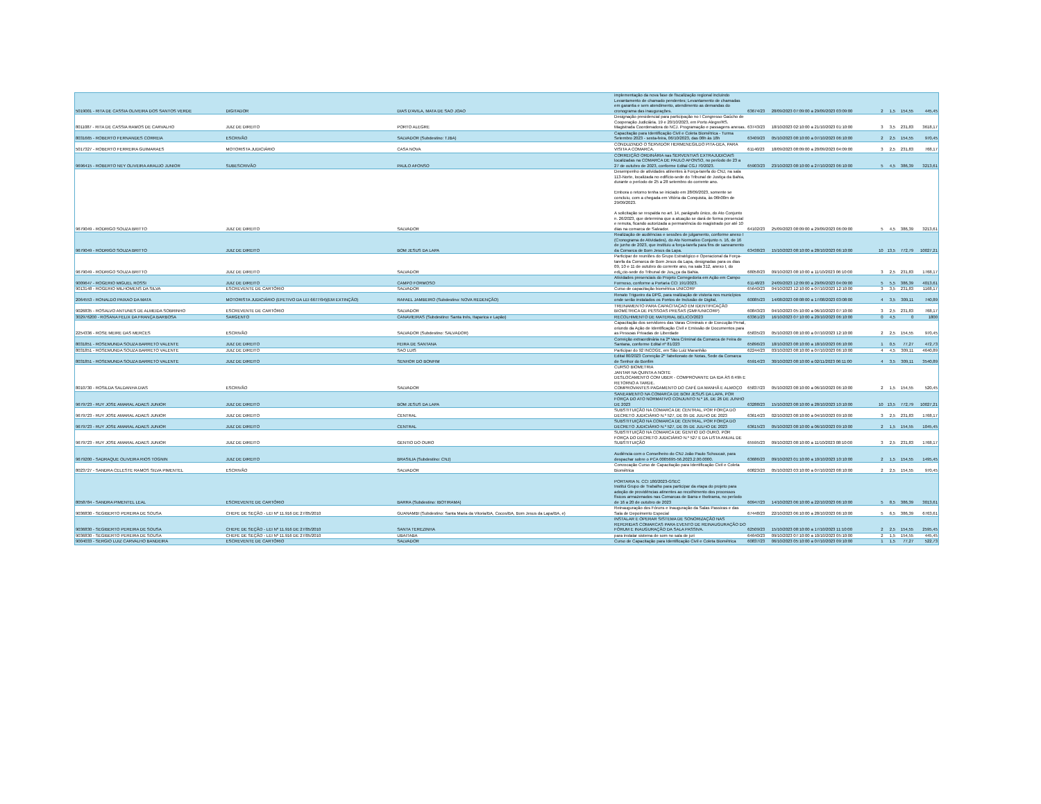| 5019001 - RITA DE CASSIA OLIVEIRA DOS SANTOS VERDE | DIGITADOR | DIAS D'AVILA, MATA DE SAO JOAO | implementação da nova fase de fiscalização regional incluindo Levantamento de chamado pendentes; Levantamento de chamadas em garantia e sem atendimento, atendimento as demandas do cronograma das inaugurações. | 63674/23 | 28/09/2023 07:09:00 a 29/09/2023 03:09:00 | 2 | 1,5 | 154,55 | 445,45 |
| 8011087 - RITA DE CASSIA RAMOS DE CARVALHO | JUIZ DE DIREITO | PORTO ALEGRE | Designação presidencial para participação no I Congresso Gaúcho de Cooperação Judiciária. 19 e 20/10/2023, em Porto Alegre/RS. Magistrada Coordenadora do NCJ. Programação e passagens anexas. | 63743/23 | 18/10/2023 02:10:00 a 21/10/2023 01:10:00 | 3 | 3,5 | 231,83 | 3618,17 |
| 8031665 - ROBERTO FERNANDES CORREIA | ESCRIVÃO | SALVADOR (Subdestino: TJBA) | Capacitação para Identificação Civil e Coleta Biométrica - Turma Setembro 2023 - sexta-feira, 06/10/2023, das 08h às 18h | 63409/23 | 05/10/2023 08:10:00 a 07/10/2023 06:10:00 | 2 | 2,5 | 154,55 | 970,45 |
| 5017327 - ROBERTO FERREIRA GUIMARAES | MOTORISTA JUDICIÁRIO | CASA NOVA | CONDUZINDO O SERVIDOR HERMENEGILDO PITA-DEA, PARA VISITA A COMARCA. | 61140/23 | 18/09/2023 08:09:00 a 20/09/2023 04:09:00 | 3 | 2,5 | 231,83 | 768,17 |
| 9696415 - ROBERTO NEY OLIVEIRA ARAUJO JUNIOR | SUBESCRIVÃO | PAULO AFONSO | CORREIÇÃO ORDINÁRIA nas SERVENTIAS EXTRAJUDICIAIS localizadas na COMARCA DE PAULO AFONSO, no período de 23 a 27 de outubro de 2023, conforme Edital CGJ 70/2023. | 65903/23 | 23/10/2023 08:10:00 a 27/10/2023 06:10:00 | 5 | 4,5 | 386,39 | 3213,61 |
| 9679049 - RODRIGO SOUZA BRITTO | JUIZ DE DIREITO | SALVADOR | Desempenho de atividades atinentes à Força-tarefa do CNJ, na sala 113-Norte, localizada no edifício-sede do Tribunal de Justiça da Bahia, durante o período de 25 a 28 setembro do corrente ano. Embora o retorno tenha se iniciado em 28/09/2023, somente se concluiu, com a chegada em Vitória da Conquista, às 06h00m de 29/09/2023. A solicitação se respalda no art. 14, parágrafo único, do Ato Conjunto n. 26/2023, que determina que a atuação se dará de forma presencial e remota, ficando autorizada a permanência do magistrado por até 10 dias na comarca de Salvador. | 64102/23 | 25/09/2023 08:09:00 a 29/09/2023 06:09:00 | 5 | 4,5 | 386,39 | 3213,61 |
| 9679049 - RODRIGO SOUZA BRITTO | JUIZ DE DIREITO | BOM JESUS DA LAPA | Realização de audiências e sessões de julgamento, conforme anexo I (Cronograma de Atividades), do Ato Normativo Conjunto n. 16, de 16 de junho de 2023, que instituiu a força-tarefa para fins de saneamento da Comarca de Bom Jesus da Lapa. | 63438/23 | 15/10/2023 08:10:00 a 28/10/2023 06:10:00 | 10 | 13,5 | 772,79 | 10027,21 |
| 9679049 - RODRIGO SOUZA BRITTO | JUIZ DE DIREITO | SALVADOR | Participar de reuniões do Grupo Estratégico e Operacional da Força-tarefa da Comarca de Bom Jesus da Lapa, designadas para os dias 09, 10 e 11 de outubro do corrente ano, na sala 312, anexo I, do edi¿cio-sede do Tribunal de Jus¿ça da Bahia. | 68058/23 | 09/10/2023 08:10:00 a 11/10/2023 06:10:00 | 3 | 2,5 | 231,83 | 1768,17 |
| 9009647 - ROGERIO MIGUEL ROSSI | JUIZ DE DIREITO | CAMPO FORMOSO | Atividades presenciais do Projeto Corregedoria em Ação em Campo Formoso, conforme a Portaria CCI 191/2023. | 61148/23 | 24/09/2023 12:09:00 a 29/09/2023 04:09:00 | 5 | 5,5 | 386,39 | 4013,61 |
| 9013148 - ROGERIO MILHOMENS DA SILVA | ESCREVENTE DE CARTÓRIO | SALVADOR | Curso de capacitação biométrica UNICORP | 65640/23 | 04/10/2023 12:10:00 a 07/10/2023 12:10:00 | 3 | 3,5 | 231,83 | 1168,17 |
| 2064553 - RONALDO PAIXAO DA MATA | MOTORISTA JUDICIÁRIO (EFETIVO DA LEI 6677/94)(EM EXTINÇÃO) | RAFAEL JAMBEIRO (Subdestino: NOVA REDENÇÃO) | Renato Trigueiro da DPG, para realização de vistoria nos municípios onde serão instalados os Pontos de Inclusão de Digital, | 60085/23 | 14/08/2023 08:08:00 a 17/08/2023 03:08:00 | 4 | 3,5 | 309,11 | 740,89 |
| 9026835 - ROSALVO ANTUNES DE ALMEIDA SOBRINHO | ESCREVENTE DE CARTÓRIO | SALVADOR | TREINAMENTO PARA CAPACITAÇAO EM IDENTIFICAÇÃO BIOMÉTRICA DE PESSOAS PRESAS (GMF/UNICORP) | 60843/23 | 04/10/2023 05:10:00 a 06/10/2023 07:10:00 | 3 | 2,5 | 231,83 | 768,17 |
| 302976200 - ROSANA FELIX DA FRANÇA BARBOSA | SARGENTO | CANAVIEIRAS (Subdestino: Santa Inês, Itaparica e Lapão) | RECOLHIMENTO DE MATERIAL BÉLICO/2023 | 63361/23 | 16/10/2023 07:10:00 a 20/10/2023 06:10:00 | 0 | 4,5 | 0 | 1800 |
| 2254336 - ROSE MEIRE DAS MERCES | ESCRIVÃO | SALVADOR (Subdestino: SALVADOR) | Capacitação dos servidores das Varas Criminais e de Execução Penal, oriundo da Ação de Identificação Civil e Emissão de Documentos para as Pessoas Privadas de Liberdade | 65835/23 | 05/10/2023 08:10:00 a 07/10/2023 12:10:00 | 2 | 2,5 | 154,55 | 970,45 |
| 8031851 - ROSEMUNDA SOUZA BARRETO VALENTE | JUIZ DE DIREITO | FEIRA DE SANTANA | Correição extraordinária na 2ª Vara Criminal da Comarca de Feira de Santana, conforme Edital nº 81/223 | 65896/23 | 18/10/2023 08:10:00 a 18/10/2023 06:10:00 | 1 | 0,5 | 77,27 | 472,73 |
| 8031851 - ROSEMUNDA SOUZA BARRETO VALENTE | JUIZ DE DIREITO | SAO LUIS | Participar do 92 INCOGE, em São Luiz Maranhão | 62244/23 | 03/10/2023 08:10:00 a 07/10/2023 06:10:00 | 4 | 4,5 | 309,11 | 4640,89 |
| 8031851 - ROSEMUNDA SOUZA BARRETO VALENTE | JUIZ DE DIREITO | SENHOR DO BONFIM | Edital 80/2023 Correição 2º Tabelionato de Notas, Sede da Comarca de Senhor do Bonfim | 65914/23 | 30/10/2023 08:10:00 a 02/11/2023 06:11:00 | 4 | 3,5 | 309,11 | 3540,89 |
| 8010730 - ROSILDA SALDANHA DIAS | ESCRIVÃO | SALVADOR | CURSO BIOMETRIA JANTAR NA QUINTA A NOITE DESLOCAMENTO COM UBER - COMPROVANTE DA IDA ÀS 6:49h E RETORNO A TARDE. COMPROVANTES PAGAMENTO DO CAFÉ DA MANHÃ E ALMOÇO | 65837/23 | 05/10/2023 08:10:00 a 06/10/2023 06:10:00 | 2 | 1,5 | 154,55 | 520,45 |
| 9679723 - RUY JOSE AMARAL ADAES JUNIOR | JUIZ DE DIREITO | BOM JESUS DA LAPA | SANEAMENTO NA COMARCA DE BOM JESUS DA LAPA, POR FORÇA DO ATO NORMATIVO CONJUNTO N.º 16, DE 26 DE JUNHO DE 2023 | 63288/23 | 15/10/2023 08:10:00 a 28/10/2023 10:10:00 | 10 | 13,5 | 772,79 | 10027,21 |
| 9679723 - RUY JOSE AMARAL ADAES JUNIOR | JUIZ DE DIREITO | CENTRAL | SUBSTITUIÇÃO NA COMARCA DE CENTRAL, POR FORÇA DO DECRETO JUDICIÁRIO N.º 527, DE 05 DE JULHO DE 2023 | 63614/23 | 02/10/2023 08:10:00 a 04/10/2023 09:10:00 | 3 | 2,5 | 231,83 | 1768,17 |
| 9679723 - RUY JOSE AMARAL ADAES JUNIOR | JUIZ DE DIREITO | CENTRAL | SUBSTITUIÇÃO NA COMARCA DE CENTRAL, POR FORÇA DO DECRETO JUDICIÁRIO N.º 527, DE 05 DE JULHO DE 2023 | 63615/23 | 05/10/2023 08:10:00 a 06/10/2023 09:10:00 | 2 | 1,5 | 154,55 | 1045,45 |
| 9679723 - RUY JOSE AMARAL ADAES JUNIOR | JUIZ DE DIREITO | GENTIO DO OURO | SUBSTITUIÇÃO NA COMARCA DE GENTIO DO OURO, POR FORÇA DO DECRETO JUDICIÁRIO N.º 527 E DA LISTA ANUAL DE SUBSTITUIÇÃO | 65595/23 | 09/10/2023 08:10:00 a 11/10/2023 08:10:00 | 3 | 2,5 | 231,83 | 1768,17 |
| 9679200 - SADRAQUE OLIVEIRA RIOS TOGNIN | JUIZ DE DIREITO | BRASILIA (Subdestino: CNJ) | Audiência com o Conselheiro do CNJ João Paulo Schoucair, para despachar sobre o PCA 0005695-56.2023.2.00.0000. | 63686/23 | 09/10/2023 01:10:00 a 10/10/2023 10:10:00 | 2 | 1,5 | 154,55 | 1495,45 |
| 8023727 - SANDRA CELESTE RAMOS SILVA PIMENTEL | ESCRIVÃO | SALVADOR | Convocação Curso de Capacitação para Identificação Civil e Coleta Biométrica | 60823/23 | 05/10/2023 03:10:00 a 07/10/2023 08:10:00 | 2 | 2,5 | 154,55 | 970,45 |
| 8058784 - SANDRA PIMENTEL LEAL | ESCREVENTE DE CARTÓRIO | BARRA (Subdestino: IBOTIRAMA) | PORTARIA N. CCI 180/2023-GSEC Institui Grupo de Trabalho para participar da etapa do projeto para adoção de providências atinentes ao recolhimento dos processos físicos armazenados nas Comarcas de Barra e Ibotirama, no período de 16 a 20 de outubro de 2023 | 60947/23 | 14/10/2023 06:10:00 a 22/10/2023 06:10:00 | 5 | 8,5 | 386,39 | 3013,61 |
| 9036830 - SEGIBERTO PEREIRA DE SOUSA | CHEFE DE SEÇÃO - LEI Nº 11.916 DE 27/05/2010 | GUANAMBI (Subdestino: Santa Maria da Vitoria/BA, Cocos/BA, Bom Jesus da Lapa/BA, e) | Reinauguração dos Fóruns e Inauguração da Salas Passivas e das Sala de Depoimento Especial | 67448/23 | 22/10/2023 06:10:00 a 28/10/2023 06:10:00 | 5 | 6,5 | 386,39 | 6763,61 |
| 9036830 - SEGIBERTO PEREIRA DE SOUSA | CHEFE DE SEÇÃO - LEI Nº 11.916 DE 27/05/2010 | SANTA TEREZINHA | INSTALAR E OPERAR SISTEMA DE SONORIZAÇÃO NAS REFERIDAS COMARCAS PARA EVENTO DE REINAUGURAÇÃO DO FÓRUM E INAUGURAÇÃO DA SALA PASSIVA. | 62509/23 | 15/10/2023 08:10:00 a 17/10/2023 11:10:00 | 2 | 2,5 | 154,55 | 2595,45 |
| 9036830 - SEGIBERTO PEREIRA DE SOUSA | CHEFE DE SEÇÃO - LEI Nº 11.916 DE 27/05/2010 | UBAITABA | para instalar sistema de som no sala de juri | 64640/23 | 09/10/2023 07:10:00 a 10/10/2023 05:10:00 | 2 | 1,5 | 154,55 | 445,45 |
| 9004033 - SERGIO LUIZ CARVALHO BANDEIRA | ESCREVENTE DE CARTÓRIO | SALVADOR | Curso de Capacitação para Identificação Civil e Coleta Biométrica | 60837/23 | 06/10/2023 05:10:00 a 07/10/2023 09:10:00 | 1 | 1,5 | 77,27 | 522,73 |